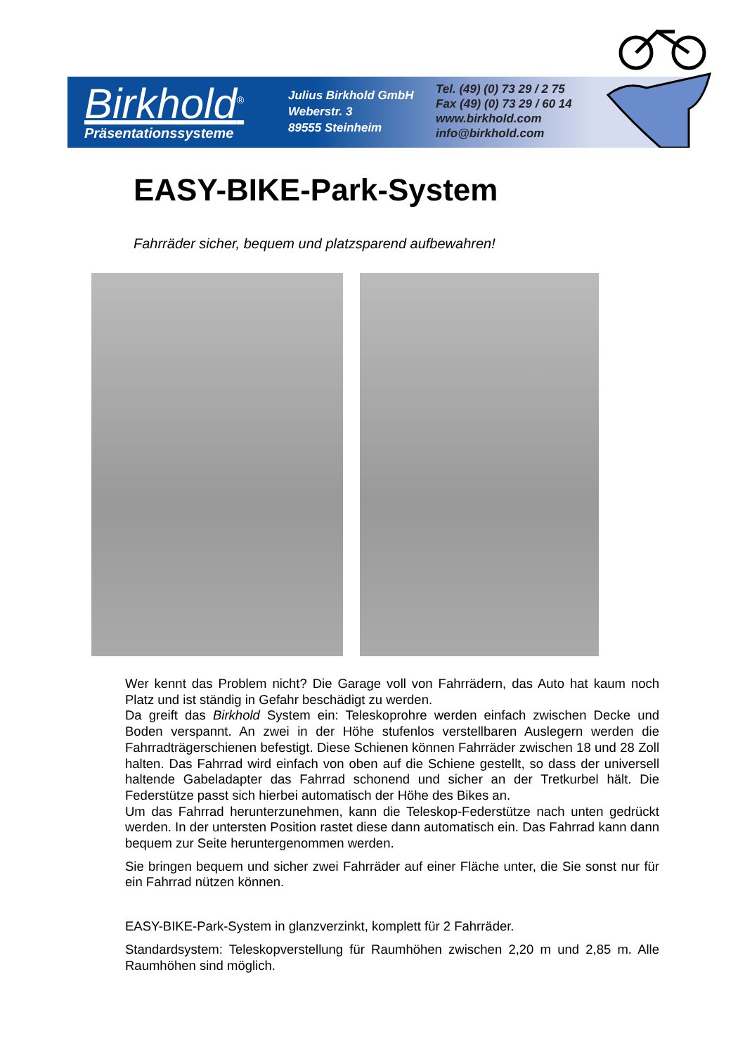Birkhold<sup>®</sup>
Präsentationssysteme
Julius Birkhold GmbH
Weberstr. 3
89555 Steinheim
Tel. (49) (0) 73 29 / 2 75
Fax (49) (0) 73 29 / 60 14
www.birkhold.com
info@birkhold.com
EASY-BIKE-Park-System
Fahrräder sicher, bequem und platzsparend aufbewahren!
Wer kennt das Problem nicht? Die Garage voll von Fahrrädern, das Auto hat kaum noch Platz und ist ständig in Gefahr beschädigt zu werden.
Da greift das Birkhold System ein: Teleskoprohre werden einfach zwischen Decke und Boden verspannt. An zwei in der Höhe stufenlos verstellbaren Auslegern werden die Fahrradträgerschienen befestigt. Diese Schienen können Fahrräder zwischen 18 und 28 Zoll halten. Das Fahrrad wird einfach von oben auf die Schiene gestellt, so dass der universell haltende Gabeladapter das Fahrrad schonend und sicher an der Tretkurbel hält. Die Federstütze passt sich hierbei automatisch der Höhe des Bikes an.
Um das Fahrrad herunterzunehmen, kann die Teleskop-Federstütze nach unten gedrückt werden. In der untersten Position rastet diese dann automatisch ein. Das Fahrrad kann dann bequem zur Seite heruntergenommen werden.
Sie bringen bequem und sicher zwei Fahrräder auf einer Fläche unter, die Sie sonst nur für ein Fahrrad nützen können.
EASY-BIKE-Park-System in glanzverzinkt, komplett für 2 Fahrräder.
Standardsystem: Teleskopverstellung für Raumhöhen zwischen 2,20 m und 2,85 m. Alle Raumhöhen sind möglich.